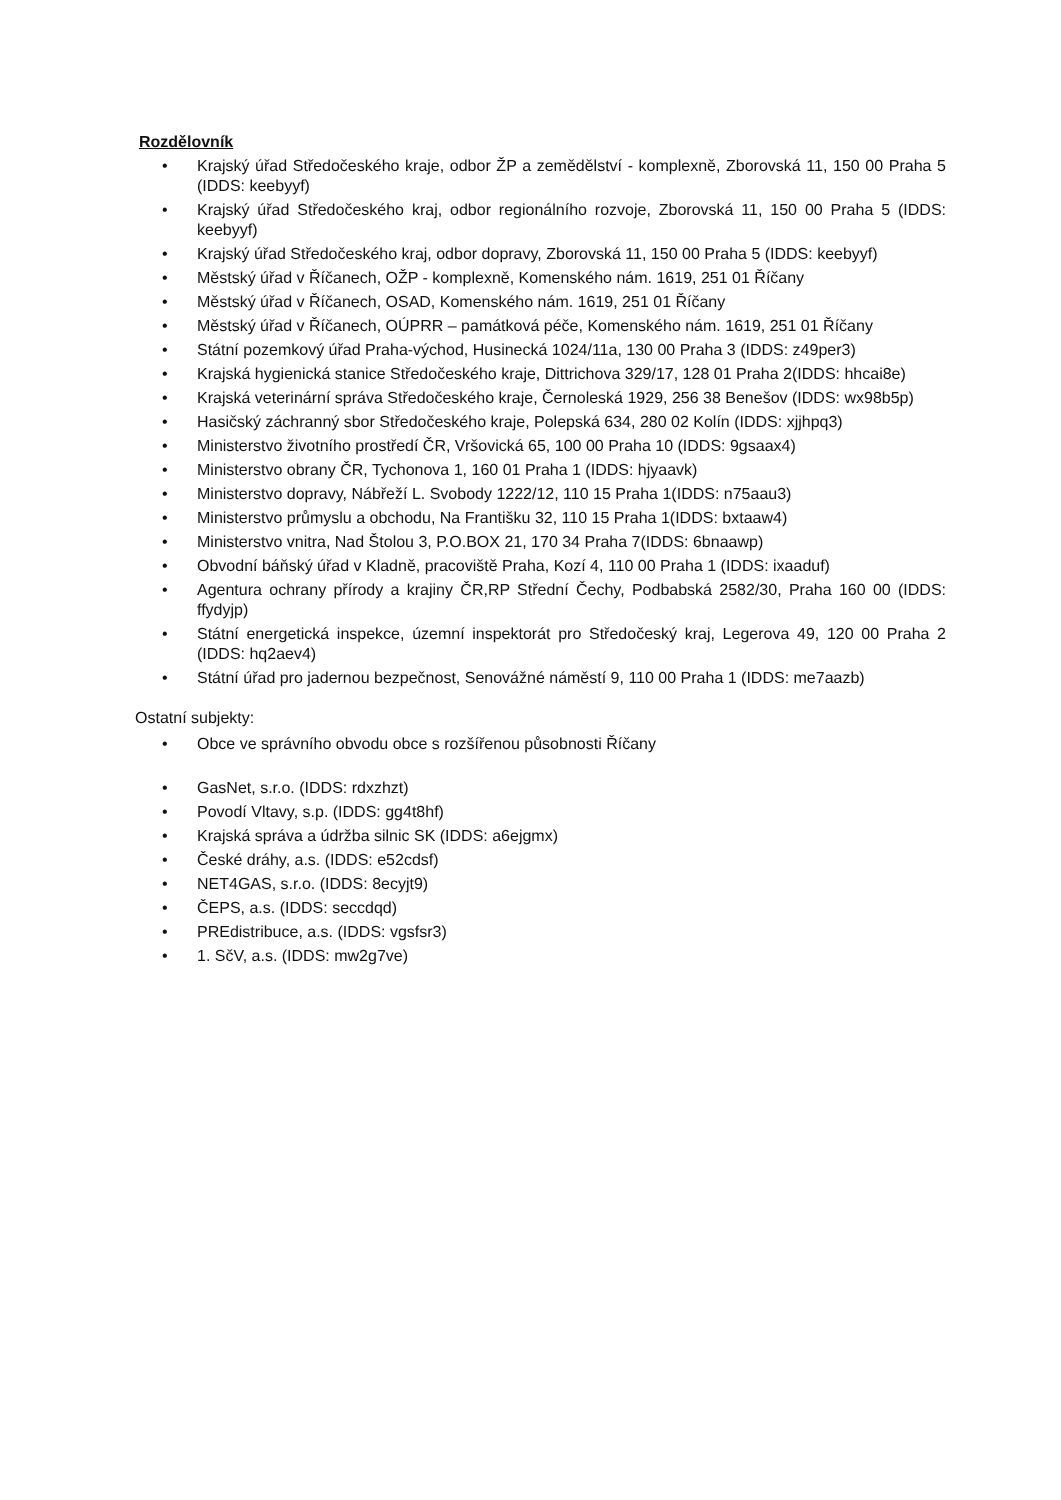Rozdělovník
• Krajský úřad Středočeského kraje, odbor ŽP a zemědělství - komplexně, Zborovská 11, 150 00 Praha 5 (IDDS: keebyyf)
• Krajský úřad Středočeského kraj, odbor regionálního rozvoje, Zborovská 11, 150 00 Praha 5 (IDDS: keebyyf)
• Krajský úřad Středočeského kraj, odbor dopravy, Zborovská 11, 150 00 Praha 5 (IDDS: keebyyf)
• Městský úřad v Říčanech, OŽP - komplexně, Komenského nám. 1619, 251 01 Říčany
• Městský úřad v Říčanech, OSAD, Komenského nám. 1619, 251 01 Říčany
• Městský úřad v Říčanech, OÚPRR – památková péče, Komenského nám. 1619, 251 01 Říčany
• Státní pozemkový úřad Praha-východ, Husinecká 1024/11a, 130 00 Praha 3 (IDDS: z49per3)
• Krajská hygienická stanice Středočeského kraje, Dittrichova 329/17, 128 01 Praha 2(IDDS: hhcai8e)
• Krajská veterinární správa Středočeského kraje, Černoleská 1929, 256 38 Benešov (IDDS: wx98b5p)
• Hasičský záchranný sbor Středočeského kraje, Polepská 634, 280 02 Kolín (IDDS: xjjhpq3)
• Ministerstvo životního prostředí ČR, Vršovická 65, 100 00 Praha 10 (IDDS: 9gsaax4)
• Ministerstvo obrany ČR, Tychonova 1, 160 01 Praha 1 (IDDS: hjyaavk)
• Ministerstvo dopravy, Nábřeží L. Svobody 1222/12, 110 15 Praha 1(IDDS: n75aau3)
• Ministerstvo průmyslu a obchodu, Na Františku 32, 110 15 Praha 1(IDDS: bxtaaw4)
• Ministerstvo vnitra, Nad Štolou 3, P.O.BOX 21, 170 34 Praha 7(IDDS: 6bnaawp)
• Obvodní báňský úřad v Kladně, pracoviště Praha, Kozí 4, 110 00 Praha 1 (IDDS: ixaaduf)
• Agentura ochrany přírody a krajiny ČR,RP Střední Čechy, Podbabská 2582/30, Praha 160 00 (IDDS: ffydyjp)
• Státní energetická inspekce, územní inspektorát pro Středočeský kraj, Legerova 49, 120 00 Praha 2 (IDDS: hq2aev4)
• Státní úřad pro jadernou bezpečnost, Senovážné náměstí 9, 110 00 Praha 1 (IDDS: me7aazb)
Ostatní subjekty:
• Obce ve správního obvodu obce s rozšířenou působnosti Říčany
• GasNet, s.r.o. (IDDS: rdxzhzt)
• Povodí Vltavy, s.p. (IDDS: gg4t8hf)
• Krajská správa a údržba silnic SK (IDDS: a6ejgmx)
• České dráhy, a.s. (IDDS: e52cdsf)
• NET4GAS, s.r.o. (IDDS: 8ecyjt9)
• ČEPS, a.s. (IDDS: seccdqd)
• PREdistribuce, a.s. (IDDS: vgsfsr3)
• 1. SčV, a.s. (IDDS: mw2g7ve)